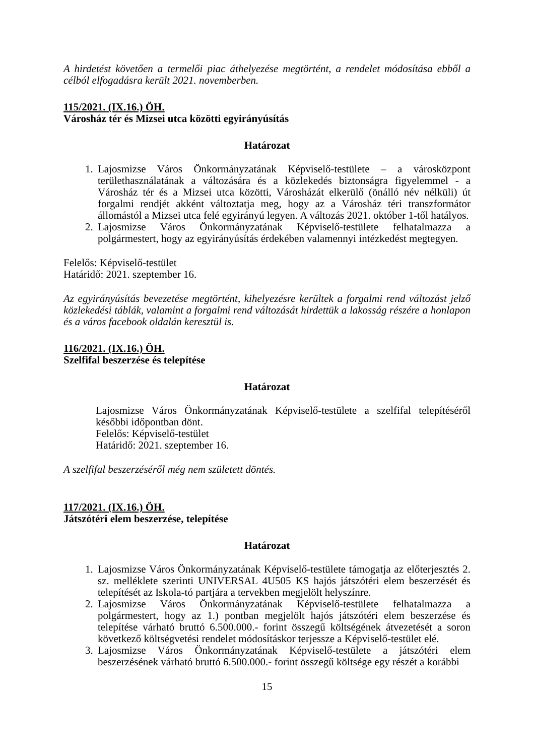A hirdetést követően a termelői piac áthelyezése megtörtént, a rendelet módosítása ebből a célból elfogadásra került 2021. novemberben.
115/2021. (IX.16.) ÖH.
Városház tér és Mizsei utca közötti egyirányúsítás
Határozat
1. Lajosmizse Város Önkormányzatának Képviselő-testülete – a városközpont területhasználatának a változására és a közlekedés biztonságra figyelemmel - a Városház tér és a Mizsei utca közötti, Városházát elkerülő (önálló név nélküli) út forgalmi rendjét akként változtatja meg, hogy az a Városház téri transzformátor állomástól a Mizsei utca felé egyirányú legyen. A változás 2021. október 1-től hatályos.
2. Lajosmizse Város Önkormányzatának Képviselő-testülete felhatalmazza a polgármestert, hogy az egyirányúsítás érdekében valamennyi intézkedést megtegyen.
Felelős: Képviselő-testület
Határidő: 2021. szeptember 16.
Az egyirányúsítás bevezetése megtörtént, kihelyezésre kerültek a forgalmi rend változást jelző közlekedési táblák, valamint a forgalmi rend változását hirdettük a lakosság részére a honlapon és a város facebook oldalán keresztül is.
116/2021. (IX.16.) ÖH.
Szelfifal beszerzése és telepítése
Határozat
Lajosmizse Város Önkormányzatának Képviselő-testülete a szelfifal telepítéséről későbbi időpontban dönt.
Felelős: Képviselő-testület
Határidő: 2021. szeptember 16.
A szelfifal beszerzéséről még nem született döntés.
117/2021. (IX.16.) ÖH.
Játszótéri elem beszerzése, telepítése
Határozat
1. Lajosmizse Város Önkormányzatának Képviselő-testülete támogatja az előterjesztés 2. sz. melléklete szerinti UNIVERSAL 4U505 KS hajós játszótéri elem beszerzését és telepítését az Iskola-tó partjára a tervekben megjelölt helyszínre.
2. Lajosmizse Város Önkormányzatának Képviselő-testülete felhatalmazza a polgármestert, hogy az 1.) pontban megjelölt hajós játszótéri elem beszerzése és telepítése várható bruttó 6.500.000.- forint összegű költségének átvezetését a soron következő költségvetési rendelet módosításkor terjessze a Képviselő-testület elé.
3. Lajosmizse Város Önkormányzatának Képviselő-testülete a játszótéri elem beszerzésének várható bruttó 6.500.000.- forint összegű költsége egy részét a korábbi
15